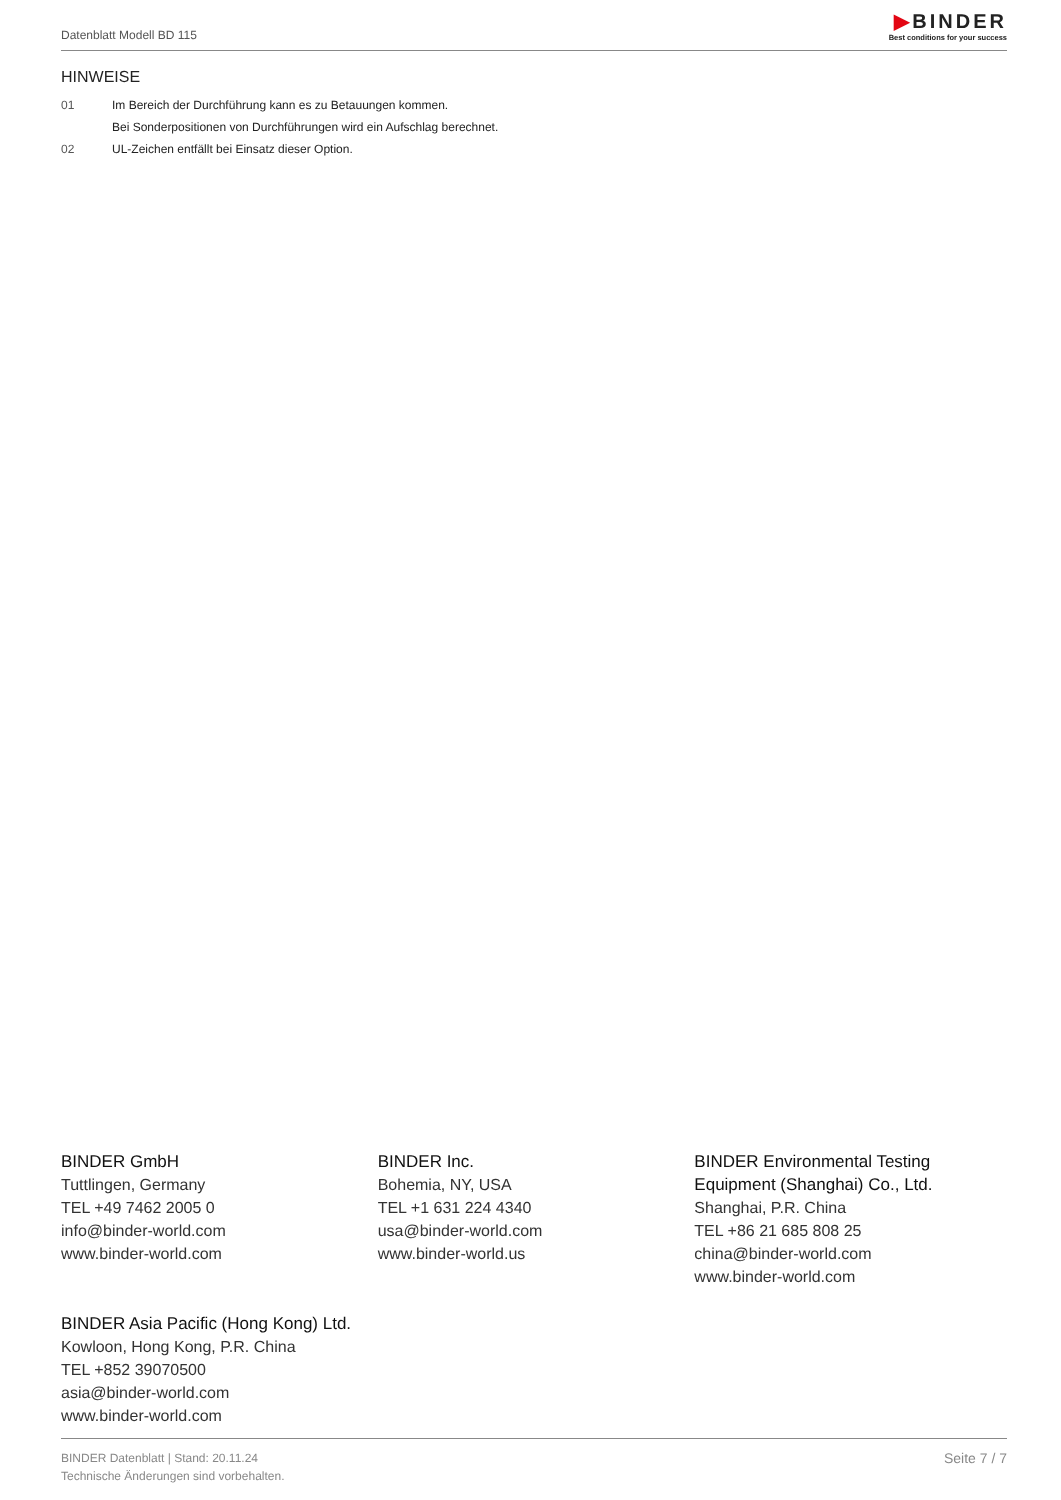Datenblatt Modell BD 115
▶BINDER
Best conditions for your success
HINWEISE
01 Im Bereich der Durchführung kann es zu Betauungen kommen.
Bei Sonderpositionen von Durchführungen wird ein Aufschlag berechnet.
02 UL-Zeichen entfällt bei Einsatz dieser Option.
BINDER GmbH
Tuttlingen, Germany
TEL +49 7462 2005 0
info@binder-world.com
www.binder-world.com
BINDER Inc.
Bohemia, NY, USA
TEL +1 631 224 4340
usa@binder-world.com
www.binder-world.us
BINDER Environmental Testing Equipment (Shanghai) Co., Ltd.
Shanghai, P.R. China
TEL +86 21 685 808 25
china@binder-world.com
www.binder-world.com
BINDER Asia Pacific (Hong Kong) Ltd.
Kowloon, Hong Kong, P.R. China
TEL +852 39070500
asia@binder-world.com
www.binder-world.com
BINDER Datenblatt | Stand: 20.11.24
Technische Änderungen sind vorbehalten.
Seite 7 / 7